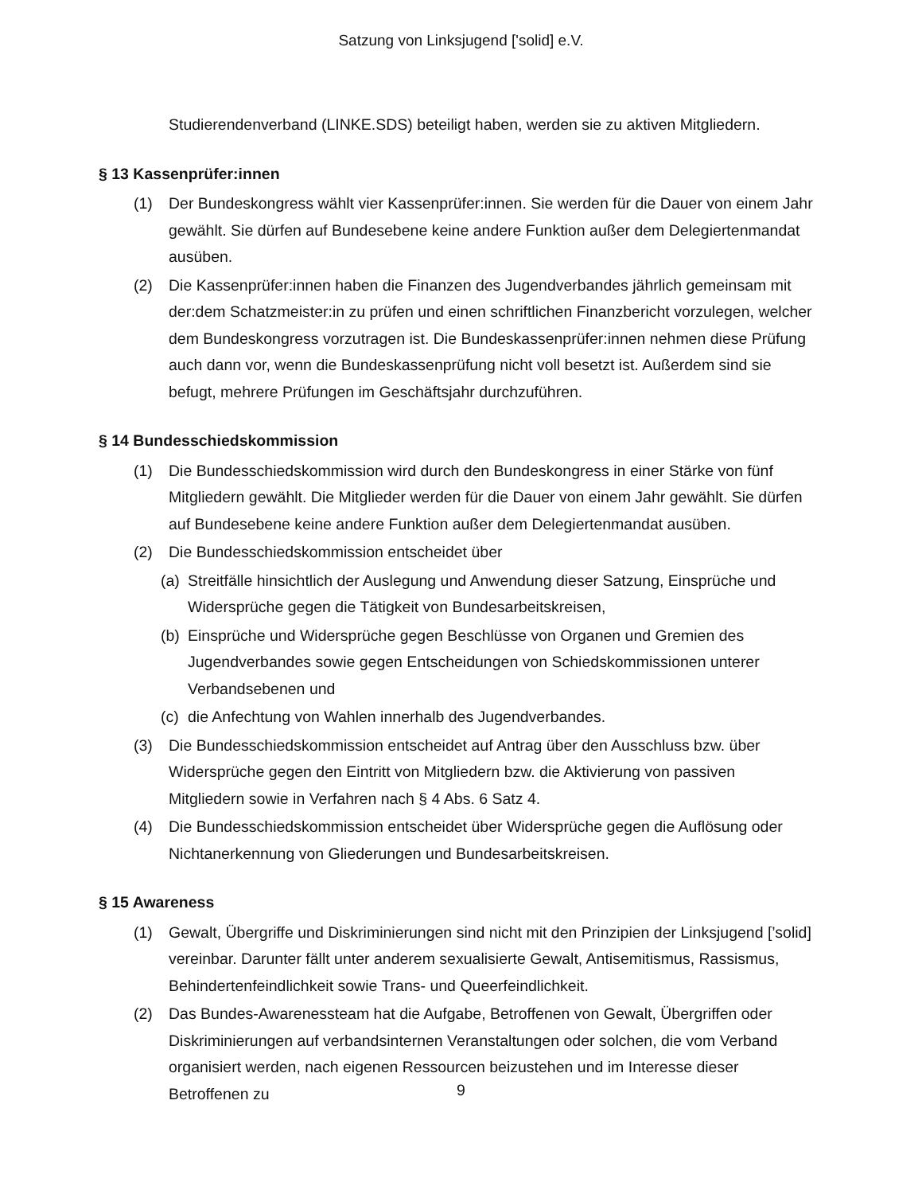Satzung von Linksjugend ['solid] e.V.
Studierendenverband (LINKE.SDS) beteiligt haben, werden sie zu aktiven Mitgliedern.
§ 13 Kassenprüfer:innen
(1) Der Bundeskongress wählt vier Kassenprüfer:innen. Sie werden für die Dauer von einem Jahr gewählt. Sie dürfen auf Bundesebene keine andere Funktion außer dem Delegiertenmandat ausüben.
(2) Die Kassenprüfer:innen haben die Finanzen des Jugendverbandes jährlich gemeinsam mit der:dem Schatzmeister:in zu prüfen und einen schriftlichen Finanzbericht vorzulegen, welcher dem Bundeskongress vorzutragen ist. Die Bundeskassenprüfer:innen nehmen diese Prüfung auch dann vor, wenn die Bundeskassenprüfung nicht voll besetzt ist. Außerdem sind sie befugt, mehrere Prüfungen im Geschäftsjahr durchzuführen.
§ 14 Bundesschiedskommission
(1) Die Bundesschiedskommission wird durch den Bundeskongress in einer Stärke von fünf Mitgliedern gewählt. Die Mitglieder werden für die Dauer von einem Jahr gewählt. Sie dürfen auf Bundesebene keine andere Funktion außer dem Delegiertenmandat ausüben.
(2) Die Bundesschiedskommission entscheidet über
(a) Streitfälle hinsichtlich der Auslegung und Anwendung dieser Satzung, Einsprüche und Widersprüche gegen die Tätigkeit von Bundesarbeitskreisen,
(b) Einsprüche und Widersprüche gegen Beschlüsse von Organen und Gremien des Jugendverbandes sowie gegen Entscheidungen von Schiedskommissionen unterer Verbandsebenen und
(c) die Anfechtung von Wahlen innerhalb des Jugendverbandes.
(3) Die Bundesschiedskommission entscheidet auf Antrag über den Ausschluss bzw. über Widersprüche gegen den Eintritt von Mitgliedern bzw. die Aktivierung von passiven Mitgliedern sowie in Verfahren nach § 4 Abs. 6 Satz 4.
(4) Die Bundesschiedskommission entscheidet über Widersprüche gegen die Auflösung oder Nichtanerkennung von Gliederungen und Bundesarbeitskreisen.
§ 15 Awareness
(1) Gewalt, Übergriffe und Diskriminierungen sind nicht mit den Prinzipien der Linksjugend [’solid] vereinbar. Darunter fällt unter anderem sexualisierte Gewalt, Antisemitismus, Rassismus, Behindertenfeindlichkeit sowie Trans- und Queerfeindlichkeit.
(2) Das Bundes-Awarenessteam hat die Aufgabe, Betroffenen von Gewalt, Übergriffen oder Diskriminierungen auf verbandsinternen Veranstaltungen oder solchen, die vom Verband organisiert werden, nach eigenen Ressourcen beizustehen und im Interesse dieser Betroffenen zu
9